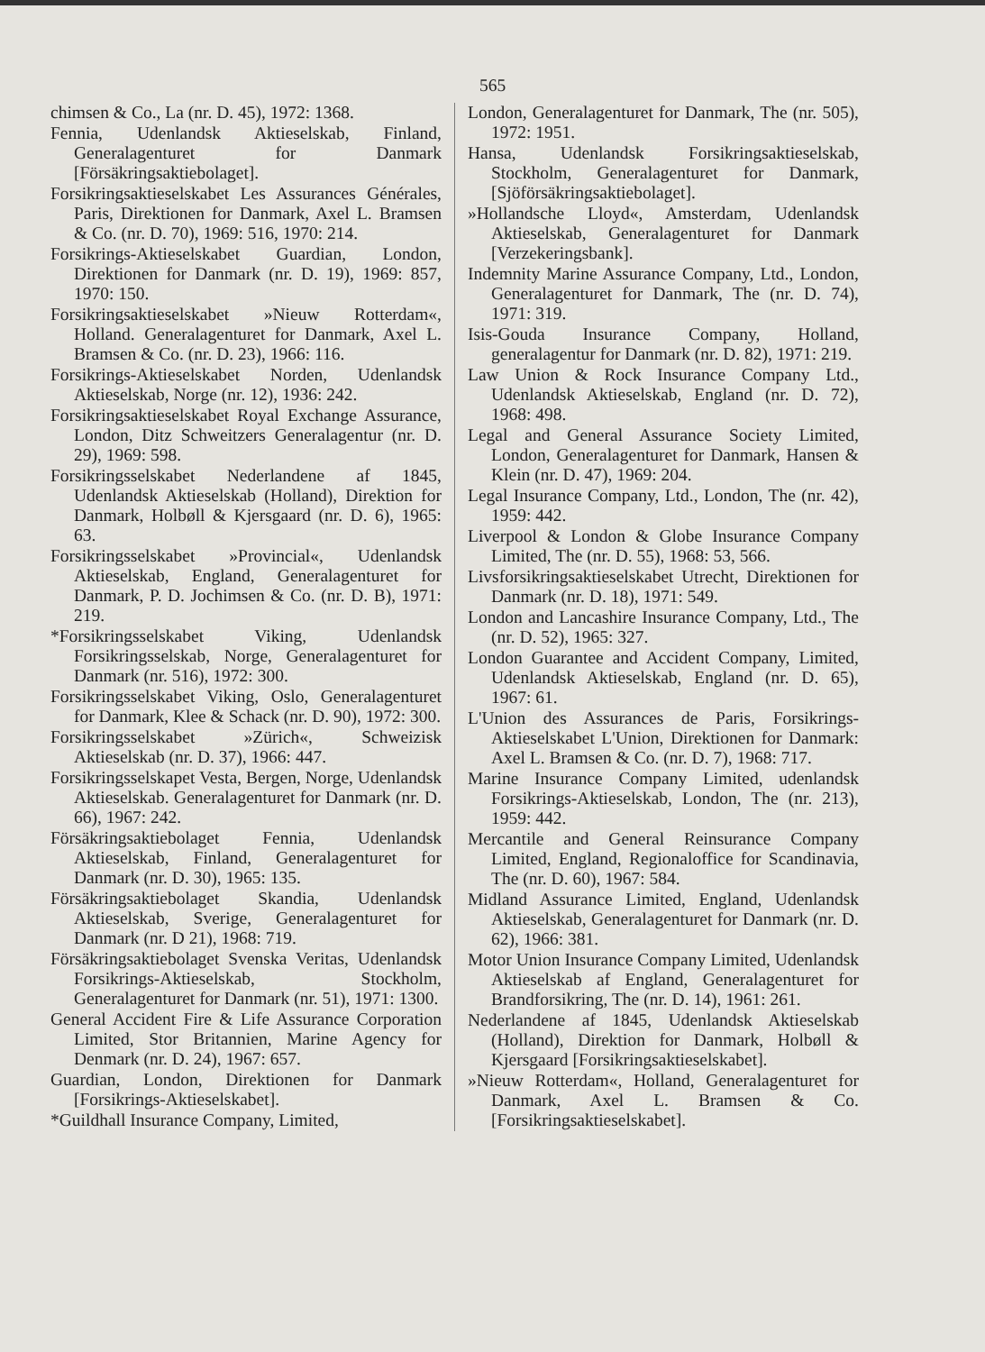565
chimsen & Co., La (nr. D. 45), 1972: 1368.
Fennia, Udenlandsk Aktieselskab, Finland, Generalagenturet for Danmark [Försäkringsaktiebolaget].
Forsikringsaktieselskabet Les Assurances Générales, Paris, Direktionen for Danmark, Axel L. Bramsen & Co. (nr. D. 70), 1969: 516, 1970: 214.
Forsikrings-Aktieselskabet Guardian, London, Direktionen for Danmark (nr. D. 19), 1969: 857, 1970: 150.
Forsikringsaktieselskabet »Nieuw Rotterdam«, Holland. Generalagenturet for Danmark, Axel L. Bramsen & Co. (nr. D. 23), 1966: 116.
Forsikrings-Aktieselskabet Norden, Udenlandsk Aktieselskab, Norge (nr. 12), 1936: 242.
Forsikringsaktieselskabet Royal Exchange Assurance, London, Ditz Schweitzers Generalagentur (nr. D. 29), 1969: 598.
Forsikringsselskabet Nederlandene af 1845, Udenlandsk Aktieselskab (Holland), Direktion for Danmark, Holbøll & Kjersgaard (nr. D. 6), 1965: 63.
Forsikringsselskabet »Provincial«, Udenlandsk Aktieselskab, England, Generalagenturet for Danmark, P. D. Jochimsen & Co. (nr. D. B), 1971: 219.
*Forsikringsselskabet Viking, Udenlandsk Forsikringsselskab, Norge, Generalagenturet for Danmark (nr. 516), 1972: 300.
Forsikringsselskabet Viking, Oslo, Generalagenturet for Danmark, Klee & Schack (nr. D. 90), 1972: 300.
Forsikringsselskabet »Zürich«, Schweizisk Aktieselskab (nr. D. 37), 1966: 447.
Forsikringsselskapet Vesta, Bergen, Norge, Udenlandsk Aktieselskab. Generalagenturet for Danmark (nr. D. 66), 1967: 242.
Försäkringsaktiebolaget Fennia, Udenlandsk Aktieselskab, Finland, Generalagenturet for Danmark (nr. D. 30), 1965: 135.
Försäkringsaktiebolaget Skandia, Udenlandsk Aktieselskab, Sverige, Generalagenturet for Danmark (nr. D 21), 1968: 719.
Försäkringsaktiebolaget Svenska Veritas, Udenlandsk Forsikrings-Aktieselskab, Stockholm, Generalagenturet for Danmark (nr. 51), 1971: 1300.
General Accident Fire & Life Assurance Corporation Limited, Stor Britannien, Marine Agency for Denmark (nr. D. 24), 1967: 657.
Guardian, London, Direktionen for Danmark [Forsikrings-Aktieselskabet].
*Guildhall Insurance Company, Limited,
London, Generalagenturet for Danmark, The (nr. 505), 1972: 1951.
Hansa, Udenlandsk Forsikringsaktieselskab, Stockholm, Generalagenturet for Danmark, [Sjöförsäkringsaktiebolaget].
»Hollandsche Lloyd«, Amsterdam, Udenlandsk Aktieselskab, Generalagenturet for Danmark [Verzekeringsbank].
Indemnity Marine Assurance Company, Ltd., London, Generalagenturet for Danmark, The (nr. D. 74), 1971: 319.
Isis-Gouda Insurance Company, Holland, generalagentur for Danmark (nr. D. 82), 1971: 219.
Law Union & Rock Insurance Company Ltd., Udenlandsk Aktieselskab, England (nr. D. 72), 1968: 498.
Legal and General Assurance Society Limited, London, Generalagenturet for Danmark, Hansen & Klein (nr. D. 47), 1969: 204.
Legal Insurance Company, Ltd., London, The (nr. 42), 1959: 442.
Liverpool & London & Globe Insurance Company Limited, The (nr. D. 55), 1968: 53, 566.
Livsforsikringsaktieselskabet Utrecht, Direktionen for Danmark (nr. D. 18), 1971: 549.
London and Lancashire Insurance Company, Ltd., The (nr. D. 52), 1965: 327.
London Guarantee and Accident Company, Limited, Udenlandsk Aktieselskab, England (nr. D. 65), 1967: 61.
L'Union des Assurances de Paris, Forsikrings-Aktieselskabet L'Union, Direktionen for Danmark: Axel L. Bramsen & Co. (nr. D. 7), 1968: 717.
Marine Insurance Company Limited, udenlandsk Forsikrings-Aktieselskab, London, The (nr. 213), 1959: 442.
Mercantile and General Reinsurance Company Limited, England, Regionaloffice for Scandinavia, The (nr. D. 60), 1967: 584.
Midland Assurance Limited, England, Udenlandsk Aktieselskab, Generalagenturet for Danmark (nr. D. 62), 1966: 381.
Motor Union Insurance Company Limited, Udenlandsk Aktieselskab af England, Generalagenturet for Brandforsikring, The (nr. D. 14), 1961: 261.
Nederlandene af 1845, Udenlandsk Aktieselskab (Holland), Direktion for Danmark, Holbøll & Kjersgaard [Forsikringsaktieselskabet].
»Nieuw Rotterdam«, Holland, Generalagenturet for Danmark, Axel L. Bramsen & Co. [Forsikringsaktieselskabet].